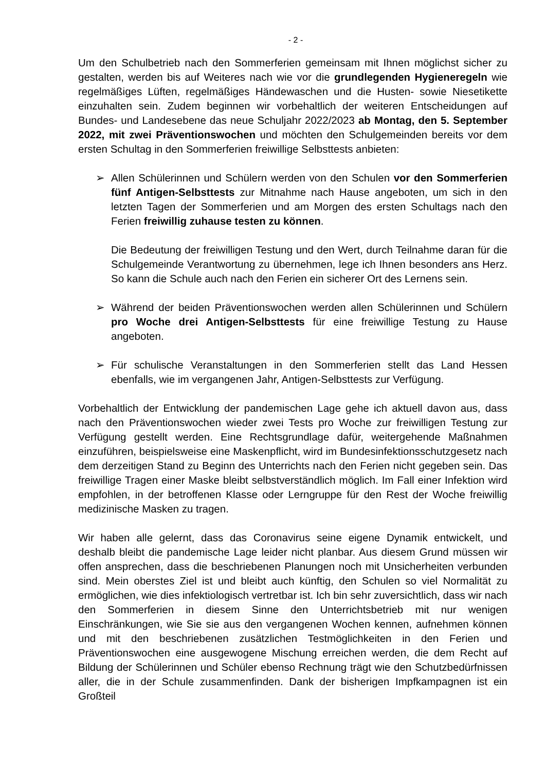- 2 -
Um den Schulbetrieb nach den Sommerferien gemeinsam mit Ihnen möglichst sicher zu gestalten, werden bis auf Weiteres nach wie vor die grundlegenden Hygieneregeln wie regelmäßiges Lüften, regelmäßiges Händewaschen und die Husten- sowie Niesetikette einzuhalten sein. Zudem beginnen wir vorbehaltlich der weiteren Entscheidungen auf Bundes- und Landesebene das neue Schuljahr 2022/2023 ab Montag, den 5. September 2022, mit zwei Präventionswochen und möchten den Schulgemeinden bereits vor dem ersten Schultag in den Sommerferien freiwillige Selbsttests anbieten:
➢ Allen Schülerinnen und Schülern werden von den Schulen vor den Sommerferien fünf Antigen-Selbsttests zur Mitnahme nach Hause angeboten, um sich in den letzten Tagen der Sommerferien und am Morgen des ersten Schultags nach den Ferien freiwillig zuhause testen zu können.
Die Bedeutung der freiwilligen Testung und den Wert, durch Teilnahme daran für die Schulgemeinde Verantwortung zu übernehmen, lege ich Ihnen besonders ans Herz. So kann die Schule auch nach den Ferien ein sicherer Ort des Lernens sein.
➢ Während der beiden Präventionswochen werden allen Schülerinnen und Schülern pro Woche drei Antigen-Selbsttests für eine freiwillige Testung zu Hause angeboten.
➢ Für schulische Veranstaltungen in den Sommerferien stellt das Land Hessen ebenfalls, wie im vergangenen Jahr, Antigen-Selbsttests zur Verfügung.
Vorbehaltlich der Entwicklung der pandemischen Lage gehe ich aktuell davon aus, dass nach den Präventionswochen wieder zwei Tests pro Woche zur freiwilligen Testung zur Verfügung gestellt werden. Eine Rechtsgrundlage dafür, weitergehende Maßnahmen einzuführen, beispielsweise eine Maskenpflicht, wird im Bundesinfektionsschutzgesetz nach dem derzeitigen Stand zu Beginn des Unterrichts nach den Ferien nicht gegeben sein. Das freiwillige Tragen einer Maske bleibt selbstverständlich möglich. Im Fall einer Infektion wird empfohlen, in der betroffenen Klasse oder Lerngruppe für den Rest der Woche freiwillig medizinische Masken zu tragen.
Wir haben alle gelernt, dass das Coronavirus seine eigene Dynamik entwickelt, und deshalb bleibt die pandemische Lage leider nicht planbar. Aus diesem Grund müssen wir offen ansprechen, dass die beschriebenen Planungen noch mit Unsicherheiten verbunden sind. Mein oberstes Ziel ist und bleibt auch künftig, den Schulen so viel Normalität zu ermöglichen, wie dies infektiologisch vertretbar ist. Ich bin sehr zuversichtlich, dass wir nach den Sommerferien in diesem Sinne den Unterrichtsbetrieb mit nur wenigen Einschränkungen, wie Sie sie aus den vergangenen Wochen kennen, aufnehmen können und mit den beschriebenen zusätzlichen Testmöglichkeiten in den Ferien und Präventionswochen eine ausgewogene Mischung erreichen werden, die dem Recht auf Bildung der Schülerinnen und Schüler ebenso Rechnung trägt wie den Schutzbedürfnissen aller, die in der Schule zusammenfinden. Dank der bisherigen Impfkampagnen ist ein Großteil